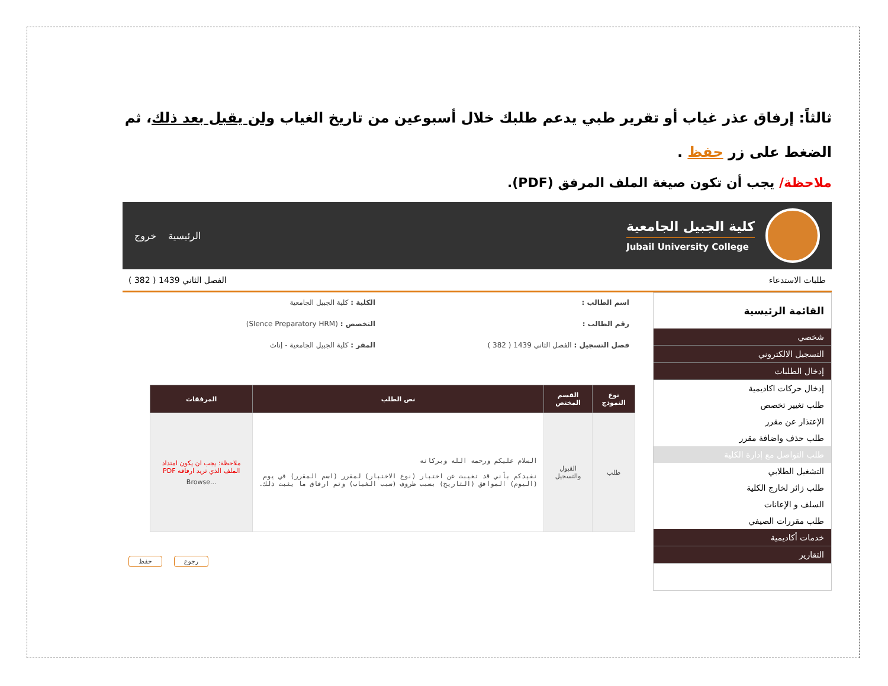ثالثاً: إرفاق عذر غياب أو تقرير طبي يدعم طلبك خلال أسبوعين من تاريخ الغياب ولن يقبل بعد ذلك، ثم الضغط على زر حفظ .
ملاحظة/ يجب أن تكون صيغة الملف المرفق (PDF).
كلية الجبيل الجامعية
Jubail University College
الرئيسية خروج
طلبات الاستدعاء الفصل الثاني 1439 ( 382 )
القائمة الرئيسية
شخصي
التسجيل الالكتروني
إدخال الطلبات
إدخال حركات اكاديمية
طلب تغيير تخصص
الإعتذار عن مقرر
طلب حذف واضافة مقرر
طلب التواصل مع إدارة الكلية
التشغيل الطلابي
طلب زائر لخارج الكلية
السلف و الإعانات
طلب مقررات الصيفي
خدمات أكاديمية
التقارير
اسم الطالب :
الكلية : كلية الجبيل الجامعية
رقم الطالب :
التخصص : (Slence Preparatory HRM)
فصل التسجيل : الفصل الثاني 1439 ( 382 )
المقر : كلية الجبيل الجامعية - إناث
| نوع النموذج | القسم المختص | نص الطلب | المرفقات |
| --- | --- | --- | --- |
| طلب | القبول والتسجيل | السلام عليكم ورحمه الله وبركاته نفيدكم بأني قد تغيبت عن اختبار (نوع الاختبار) لمقرر (اسم المقرر) في يوم (اليوم) الموافق (التاريخ) بسبب ظروف (سبب الغياب) وتم ارفاق ما يثبت ذلك. | ملاحظة: يجب ان يكون امتداد الملف الذي تريد ارفاقه PDF Browse... |
حفظ رجوع